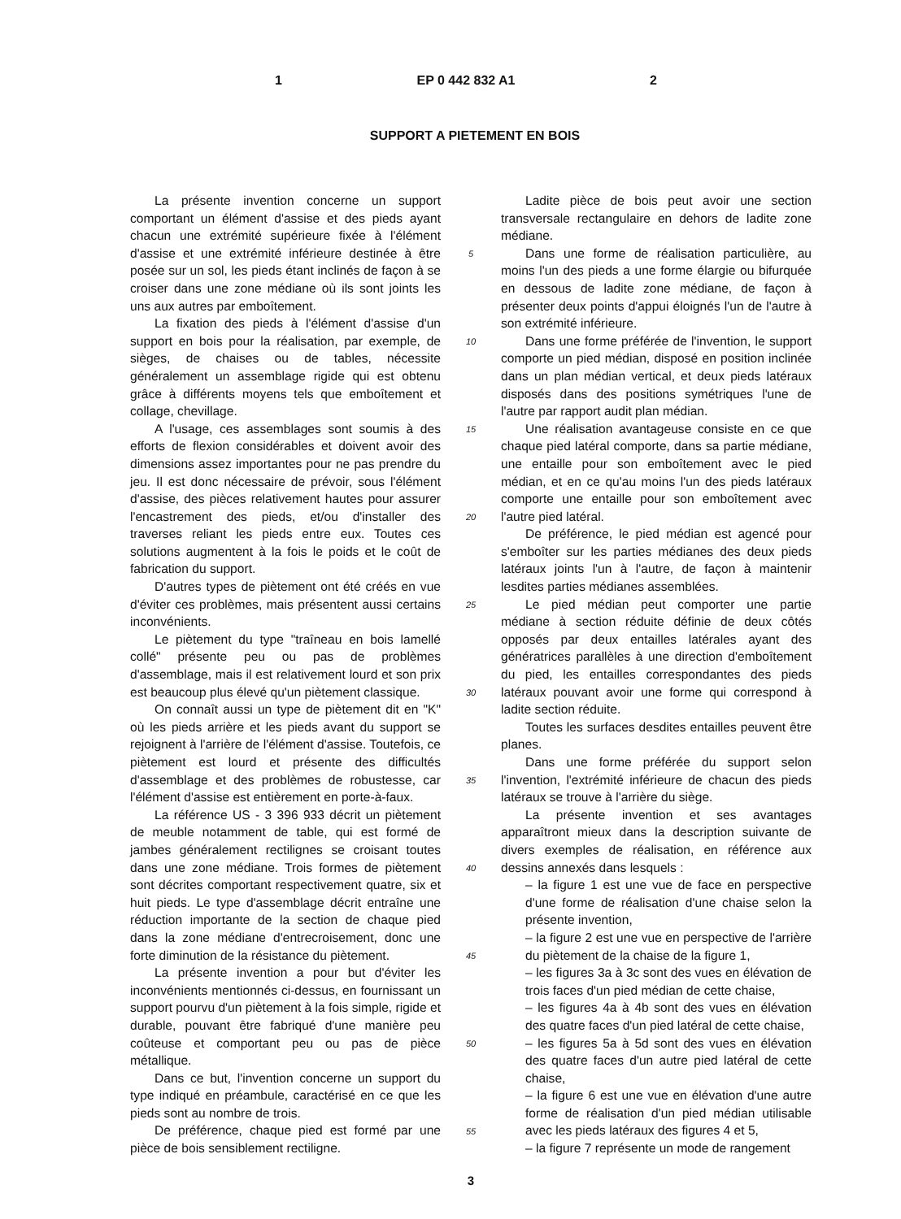1 EP 0 442 832 A1 2
SUPPORT A PIETEMENT EN BOIS
La présente invention concerne un support comportant un élément d'assise et des pieds ayant chacun une extrémité supérieure fixée à l'élément d'assise et une extrémité inférieure destinée à être posée sur un sol, les pieds étant inclinés de façon à se croiser dans une zone médiane où ils sont joints les uns aux autres par emboîtement.
La fixation des pieds à l'élément d'assise d'un support en bois pour la réalisation, par exemple, de sièges, de chaises ou de tables, nécessite généralement un assemblage rigide qui est obtenu grâce à différents moyens tels que emboîtement et collage, chevillage.
A l'usage, ces assemblages sont soumis à des efforts de flexion considérables et doivent avoir des dimensions assez importantes pour ne pas prendre du jeu. Il est donc nécessaire de prévoir, sous l'élément d'assise, des pièces relativement hautes pour assurer l'encastrement des pieds, et/ou d'installer des traverses reliant les pieds entre eux. Toutes ces solutions augmentent à la fois le poids et le coût de fabrication du support.
D'autres types de piètement ont été créés en vue d'éviter ces problèmes, mais présentent aussi certains inconvénients.
Le piètement du type "traîneau en bois lamellé collé" présente peu ou pas de problèmes d'assemblage, mais il est relativement lourd et son prix est beaucoup plus élevé qu'un piètement classique.
On connaît aussi un type de piètement dit en "K" où les pieds arrière et les pieds avant du support se rejoignent à l'arrière de l'élément d'assise. Toutefois, ce piètement est lourd et présente des difficultés d'assemblage et des problèmes de robustesse, car l'élément d'assise est entièrement en porte-à-faux.
La référence US - 3 396 933 décrit un piètement de meuble notamment de table, qui est formé de jambes généralement rectilignes se croisant toutes dans une zone médiane. Trois formes de piètement sont décrites comportant respectivement quatre, six et huit pieds. Le type d'assemblage décrit entraîne une réduction importante de la section de chaque pied dans la zone médiane d'entrecroisement, donc une forte diminution de la résistance du piètement.
La présente invention a pour but d'éviter les inconvénients mentionnés ci-dessus, en fournissant un support pourvu d'un piètement à la fois simple, rigide et durable, pouvant être fabriqué d'une manière peu coûteuse et comportant peu ou pas de pièce métallique.
Dans ce but, l'invention concerne un support du type indiqué en préambule, caractérisé en ce que les pieds sont au nombre de trois.
De préférence, chaque pied est formé par une pièce de bois sensiblement rectiligne.
5
10
15
20
25
30
35
40
45
50
55
Ladite pièce de bois peut avoir une section transversale rectangulaire en dehors de ladite zone médiane.
Dans une forme de réalisation particulière, au moins l'un des pieds a une forme élargie ou bifurquée en dessous de ladite zone médiane, de façon à présenter deux points d'appui éloignés l'un de l'autre à son extrémité inférieure.
Dans une forme préférée de l'invention, le support comporte un pied médian, disposé en position inclinée dans un plan médian vertical, et deux pieds latéraux disposés dans des positions symétriques l'une de l'autre par rapport audit plan médian.
Une réalisation avantageuse consiste en ce que chaque pied latéral comporte, dans sa partie médiane, une entaille pour son emboîtement avec le pied médian, et en ce qu'au moins l'un des pieds latéraux comporte une entaille pour son emboîtement avec l'autre pied latéral.
De préférence, le pied médian est agencé pour s'emboîter sur les parties médianes des deux pieds latéraux joints l'un à l'autre, de façon à maintenir lesdites parties médianes assemblées.
Le pied médian peut comporter une partie médiane à section réduite définie de deux côtés opposés par deux entailles latérales ayant des génératrices parallèles à une direction d'emboîtement du pied, les entailles correspondantes des pieds latéraux pouvant avoir une forme qui correspond à ladite section réduite.
Toutes les surfaces desdites entailles peuvent être planes.
Dans une forme préférée du support selon l'invention, l'extrémité inférieure de chacun des pieds latéraux se trouve à l'arrière du siège.
La présente invention et ses avantages apparaîtront mieux dans la description suivante de divers exemples de réalisation, en référence aux dessins annexés dans lesquels :
– la figure 1 est une vue de face en perspective d'une forme de réalisation d'une chaise selon la présente invention,
– la figure 2 est une vue en perspective de l'arrière du piètement de la chaise de la figure 1,
– les figures 3a à 3c sont des vues en élévation de trois faces d'un pied médian de cette chaise,
– les figures 4a à 4b sont des vues en élévation des quatre faces d'un pied latéral de cette chaise,
– les figures 5a à 5d sont des vues en élévation des quatre faces d'un autre pied latéral de cette chaise,
– la figure 6 est une vue en élévation d'une autre forme de réalisation d'un pied médian utilisable avec les pieds latéraux des figures 4 et 5,
– la figure 7 représente un mode de rangement
3